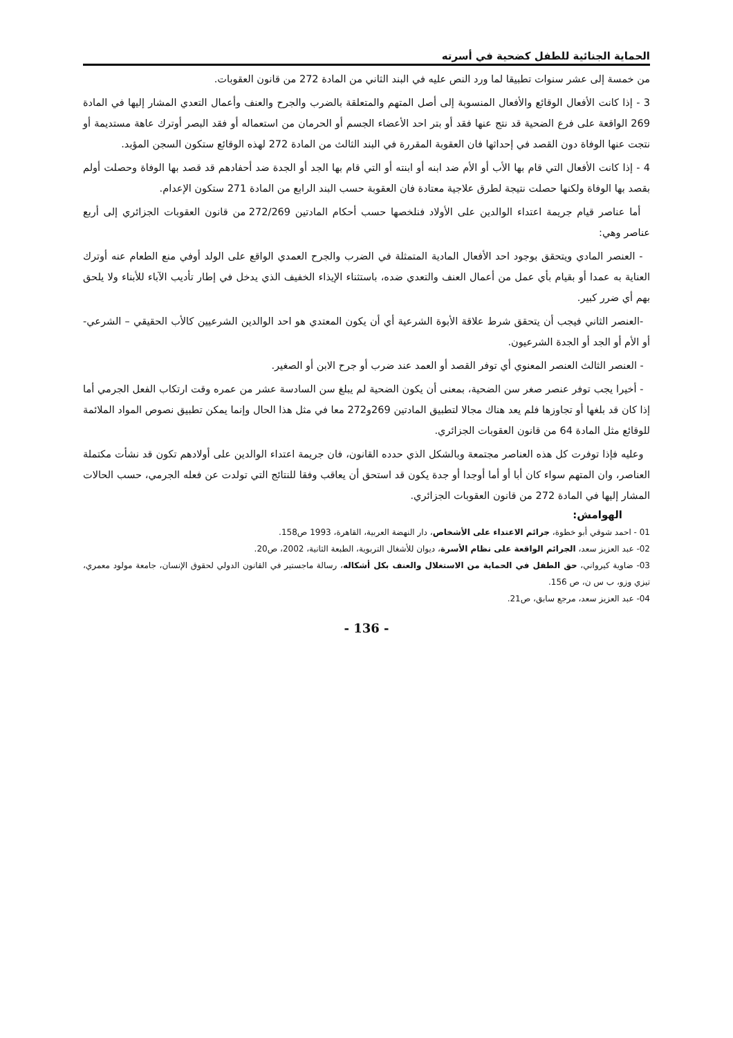الحماية الجنائية للطفل كضحية في أسرته
من خمسة إلى عشر سنوات تطبيقا لما ورد النص عليه في البند الثاني من المادة 272 من قانون العقوبات.
3 - إذا كانت الأفعال الوقائع والأفعال المنسوبة إلى أصل المتهم والمتعلقة بالضرب والجرح والعنف وأعمال التعدي المشار إليها في المادة 269 الواقعة على فرع الضحية قد نتج عنها فقد أو بتر احد الأعضاء الجسم أو الحرمان من استعماله أو فقد البصر أوترك عاهة مستديمة أو نتجت عنها الوفاة دون القصد في إحداثها فان العقوبة المقررة في البند الثالث من المادة 272 لهذه الوقائع ستكون السجن المؤبد.
4 - إذا كانت الأفعال التي قام بها الأب أو الأم ضد ابنه أو ابنته أو التي قام بها الجد أو الجدة ضد أحفادهم قد قصد بها الوفاة وحصلت أولم بقصد بها الوفاة ولكنها حصلت نتيجة لطرق علاجية معتادة فان العقوبة حسب البند الرابع من المادة 271 ستكون الإعدام.
أما عناصر قيام جريمة اعتداء الوالدين على الأولاد فنلخصها حسب أحكام المادتين 272/269 من قانون العقوبات الجزائري إلى أربع عناصر وهي:
- العنصر المادي ويتحقق بوجود احد الأفعال المادية المتمثلة في الضرب والجرح العمدي الواقع على الولد أوفي منع الطعام عنه أوترك العناية به عمدا أو بقيام بأي عمل من أعمال العنف والتعدي ضده، باستثناء الإيذاء الخفيف الذي يدخل في إطار تأديب الآباء للأبناء ولا يلحق بهم أي ضرر كبير.
-العنصر الثاني فيجب أن يتحقق شرط علاقة الأبوة الشرعية أي أن يكون المعتدي هو احد الوالدين الشرعيين كالأب الحقيقي – الشرعي- أو الأم أو الجد أو الجدة الشرعيون.
- العنصر الثالث العنصر المعنوي أي توفر القصد أو العمد عند ضرب أو جرح الابن أو الصغير.
- أخيرا يجب توفر عنصر صغر سن الضحية، بمعنى أن يكون الضحية لم يبلغ سن السادسة عشر من عمره وقت ارتكاب الفعل الجرمي أما إذا كان قد بلغها أو تجاوزها فلم يعد هناك مجالا لتطبيق المادتين 269و272 معا في مثل هذا الحال وإنما يمكن تطبيق نصوص المواد الملائمة للوقائع مثل المادة 64 من قانون العقوبات الجزائري.
وعليه فإذا توفرت كل هذه العناصر مجتمعة وبالشكل الذي حدده القانون، فان جريمة اعتداء الوالدين على أولادهم تكون قد نشأت مكتملة العناصر، وان المتهم سواء كان أبا أو أما أوجدا أو جدة يكون قد استحق أن يعاقب وفقا للنتائج التي تولدت عن فعله الجرمي، حسب الحالات المشار إليها في المادة 272 من قانون العقوبات الجزائري.
الهوامش:
01 - احمد شوقي أبو خطوة، جرائم الاعتداء على الأشخاص، دار النهضة العربية، القاهرة، 1993 ص158.
02- عبد العزيز سعد، الجرائم الواقعة على نظام الأسرة، ديوان للأشغال التربوية، الطبعة الثانية، 2002، ص20.
03- ضاوية كيرواني، حق الطفل في الحماية من الاستغلال والعنف بكل أشكاله، رسالة ماجستير في القانون الدولي لحقوق الإنسان، جامعة مولود معمري، تيزي وزو، ب س ن، ص 156.
04- عبد العزيز سعد، مرجع سابق، ص21.
- 136 -